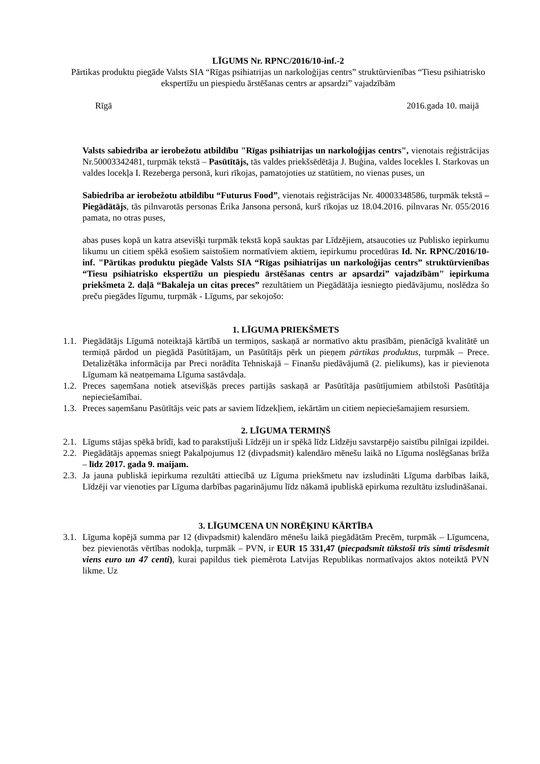LĪGUMS Nr. RPNC/2016/10-inf.-2
Pārtikas produktu piegāde Valsts SIA “Rīgas psihiatrijas un narkoloģijas centrs” struktūrvienības “Tiesu psihiatrisko ekspertīžu un piespiedu ārstēšanas centrs ar apsardzi” vajadzībām
Rīgā 2016.gada 10. maijā
Valsts sabiedrība ar ierobežotu atbildību "Rīgas psihiatrijas un narkoloģijas centrs", vienotais reģistrācijas Nr.50003342481, turpmāk tekstā – Pasūtītājs, tās valdes priekšsēdētāja J. Buģina, valdes locekles I. Starkovas un valdes locekļa I. Rezeberga personā, kuri rīkojas, pamatojoties uz statūtiem, no vienas puses, un
Sabiedrība ar ierobežotu atbildību “Futurus Food”, vienotais reģistrācijas Nr. 40003348586, turpmāk tekstā – Piegādātājs, tās pilnvarotās personas Ērika Jansona personā, kurš rīkojas uz 18.04.2016. pilnvaras Nr. 055/2016 pamata, no otras puses,
abas puses kopā un katra atsevišķi turpmāk tekstā kopā sauktas par Līdzējiem, atsaucoties uz Publisko iepirkumu likumu un citiem spēkā esošiem saistošiem normatīviem aktiem, iepirkumu procedūras Id. Nr. RPNC/2016/10-inf. "Pārtikas produktu piegāde Valsts SIA “Rīgas psihiatrijas un narkoloģijas centrs” struktūrvienības “Tiesu psihiatrisko ekspertīžu un piespiedu ārstēšanas centrs ar apsardzi” vajadzībām" iepirkuma priekšmeta 2. daļā “Bakaleja un citas preces” rezultātiem un Piegādātāja iesniegto piedāvājumu, noslēdza šo preču piegādes līgumu, turpmāk - Līgums, par sekojošo:
1. LĪGUMA PRIEKŠMETS
1.1. Piegādātājs Līgumā noteiktajā kārtībā un termiņos, saskaņā ar normatīvo aktu prasībām, pienācīgā kvalitātē un termiņā pārdod un piegādā Pasūtītājam, un Pasūtītājs pērk un pieņem pārtikas produktus, turpmāk – Prece. Detalizētāka informācija par Preci norādīta Tehniskajā – Finanšu piedāvājumā (2. pielikums), kas ir pievienota Līgumam kā neatņemama Līguma sastāvdaļa.
1.2. Preces saņemšana notiek atsevišķās preces partijās saskaņā ar Pasūtītāja pasūtījumiem atbilstoši Pasūtītāja nepieciešamībai.
1.3. Preces saņemšanu Pasūtītājs veic pats ar saviem līdzekļiem, iekārtām un citiem nepieciešamajiem resursiem.
2. LĪGUMA TERMIŅŠ
2.1. Līgums stājas spēkā brīdī, kad to parakstījuši Līdzēji un ir spēkā līdz Līdzēju savstarpējo saistību pilnīgai izpildei.
2.2. Piegādātājs apņemas sniegt Pakalpojumus 12 (divpadsmit) kalendāro mēnešu laikā no Līguma noslēgšanas brīža – līdz 2017. gada 9. maijam.
2.3. Ja jauna publiskā iepirkuma rezultāti attiecībā uz Līguma priekšmetu nav izsludināti Līguma darbības laikā, Līdzēji var vienoties par Līguma darbības pagarinājumu līdz nākamā ipubliskā epirkuma rezultātu izsludināšanai.
3. LĪGUMCENA UN NORĒĶINU KĀRTĪBA
3.1. Līguma kopējā summa par 12 (divpadsmit) kalendāro mēnešu laikā piegādātām Precēm, turpmāk – Līgumcena, bez pievienotās vērtības nodokļa, turpmāk – PVN, ir EUR 15 331,47 (piecpadsmit tūkstoši trīs simti trīsdesmit viens euro un 47 centi), kurai papildus tiek piemērota Latvijas Republikas normatīvajos aktos noteiktā PVN likme. Uz